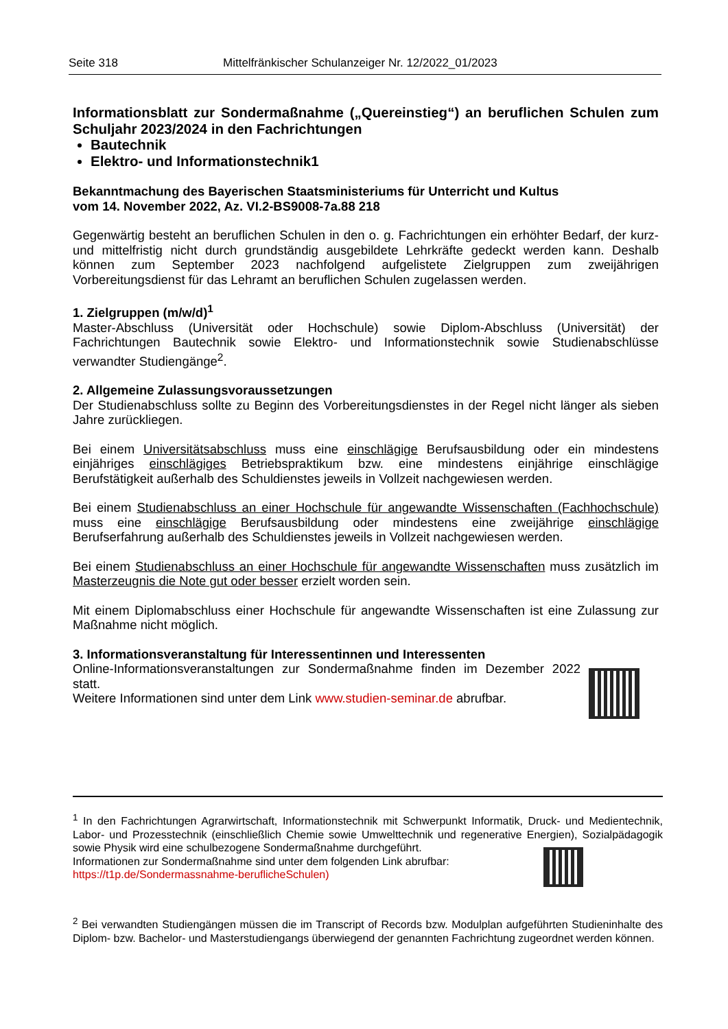Seite 318 Mittelfränkischer Schulanzeiger Nr. 12/2022_01/2023
Informationsblatt zur Sondermaßnahme („Quereinstieg“) an beruflichen Schulen zum Schuljahr 2023/2024 in den Fachrichtungen
Bautechnik
Elektro- und Informationstechnik1
Bekanntmachung des Bayerischen Staatsministeriums für Unterricht und Kultus
vom 14. November 2022, Az. VI.2-BS9008-7a.88 218
Gegenwärtig besteht an beruflichen Schulen in den o. g. Fachrichtungen ein erhöhter Bedarf, der kurz- und mittelfristig nicht durch grundständig ausgebildete Lehrkräfte gedeckt werden kann. Deshalb können zum September 2023 nachfolgend aufgelistete Zielgruppen zum zweijährigen Vorbereitungsdienst für das Lehramt an beruflichen Schulen zugelassen werden.
1. Zielgruppen (m/w/d)<sup>1</sup>
Master-Abschluss (Universität oder Hochschule) sowie Diplom-Abschluss (Universität) der Fachrichtungen Bautechnik sowie Elektro- und Informationstechnik sowie Studienabschlüsse verwandter Studiengänge<sup>2</sup>.
2. Allgemeine Zulassungsvoraussetzungen
Der Studienabschluss sollte zu Beginn des Vorbereitungsdienstes in der Regel nicht länger als sieben Jahre zurückliegen.
Bei einem Universitätsabschluss muss eine einschlägige Berufsausbildung oder ein mindestens einjähriges einschlägiges Betriebspraktikum bzw. eine mindestens einjährige einschlägige Berufstätigkeit außerhalb des Schuldienstes jeweils in Vollzeit nachgewiesen werden.
Bei einem Studienabschluss an einer Hochschule für angewandte Wissenschaften (Fachhochschule) muss eine einschlägige Berufsausbildung oder mindestens eine zweijährige einschlägige Berufserfahrung außerhalb des Schuldienstes jeweils in Vollzeit nachgewiesen werden.
Bei einem Studienabschluss an einer Hochschule für angewandte Wissenschaften muss zusätzlich im Masterzeugnis die Note gut oder besser erzielt worden sein.
Mit einem Diplomabschluss einer Hochschule für angewandte Wissenschaften ist eine Zulassung zur Maßnahme nicht möglich.
3. Informationsveranstaltung für Interessentinnen und Interessenten
Online-Informationsveranstaltungen zur Sondermaßnahme finden im Dezember 2022 statt.
Weitere Informationen sind unter dem Link www.studien-seminar.de abrufbar.
<sup>1</sup> In den Fachrichtungen Agrarwirtschaft, Informationstechnik mit Schwerpunkt Informatik, Druck- und Medientechnik, Labor- und Prozesstechnik (einschließlich Chemie sowie Umwelttechnik und regenerative Energien), Sozialpädagogik sowie Physik wird eine schulbezogene Sondermaßnahme durchgeführt.
Informationen zur Sondermaßnahme sind unter dem folgenden Link abrufbar:
https://t1p.de/Sondermassnahme-beruflicheSchulen)
<sup>2</sup> Bei verwandten Studiengängen müssen die im Transcript of Records bzw. Modulplan aufgeführten Studieninhalte des Diplom- bzw. Bachelor- und Masterstudiengangs überwiegend der genannten Fachrichtung zugeordnet werden können.